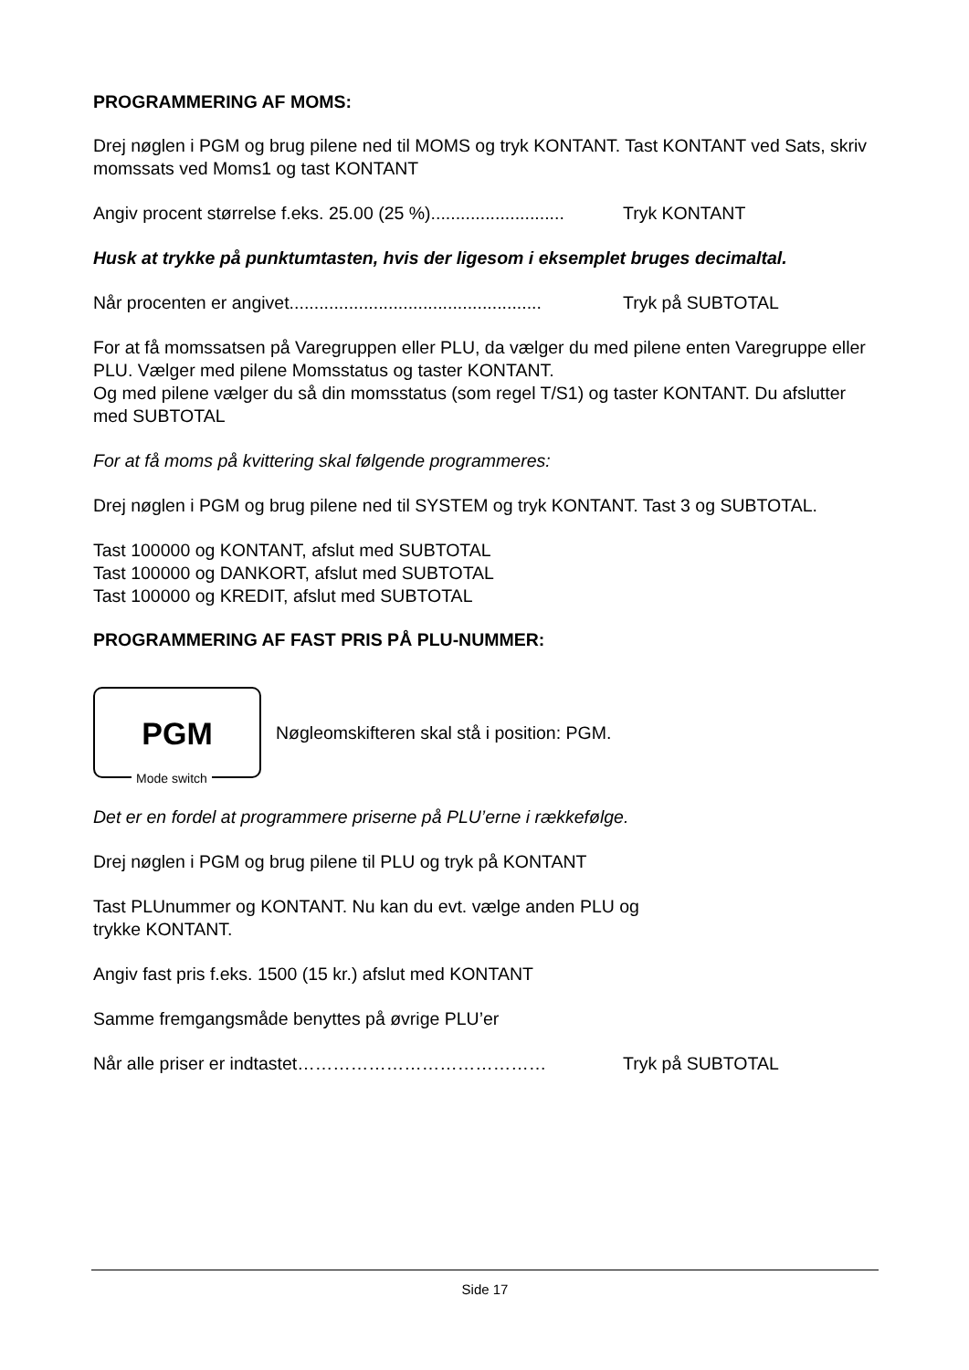PROGRAMMERING AF MOMS:
Drej nøglen i PGM og brug pilene ned til MOMS og tryk KONTANT. Tast KONTANT ved Sats, skriv momssats ved Moms1 og tast KONTANT
Angiv procent størrelse f.eks. 25.00 (25 %)........................... Tryk KONTANT
Husk at trykke på punktumtasten, hvis der ligesom i eksemplet bruges decimaltal.
Når procenten er angivet................................................... Tryk på SUBTOTAL
For at få momssatsen på Varegruppen eller PLU, da vælger du med pilene enten Varegruppe eller PLU. Vælger med pilene Momsstatus og taster KONTANT.
Og med pilene vælger du så din momsstatus (som regel T/S1) og taster KONTANT. Du afslutter med SUBTOTAL
For at få moms på kvittering skal følgende programmeres:
Drej nøglen i PGM og brug pilene ned til SYSTEM og tryk KONTANT. Tast 3 og SUBTOTAL.
Tast 100000 og KONTANT, afslut med SUBTOTAL
Tast 100000 og DANKORT, afslut med SUBTOTAL
Tast 100000 og KREDIT, afslut med SUBTOTAL
PROGRAMMERING AF FAST PRIS PÅ PLU-NUMMER:
PGM
Mode switch
Nøgleomskifteren skal stå i position: PGM.
Det er en fordel at programmere priserne på PLU’erne i rækkefølge.
Drej nøglen i PGM og brug pilene til PLU og tryk på KONTANT
Tast PLUnummer og KONTANT. Nu kan du evt. vælge anden PLU og
trykke KONTANT.
Angiv fast pris f.eks. 1500 (15 kr.) afslut med KONTANT
Samme fremgangsmåde benyttes på øvrige PLU’er
Når alle priser er indtastet…………………………………… Tryk på SUBTOTAL
Side 17